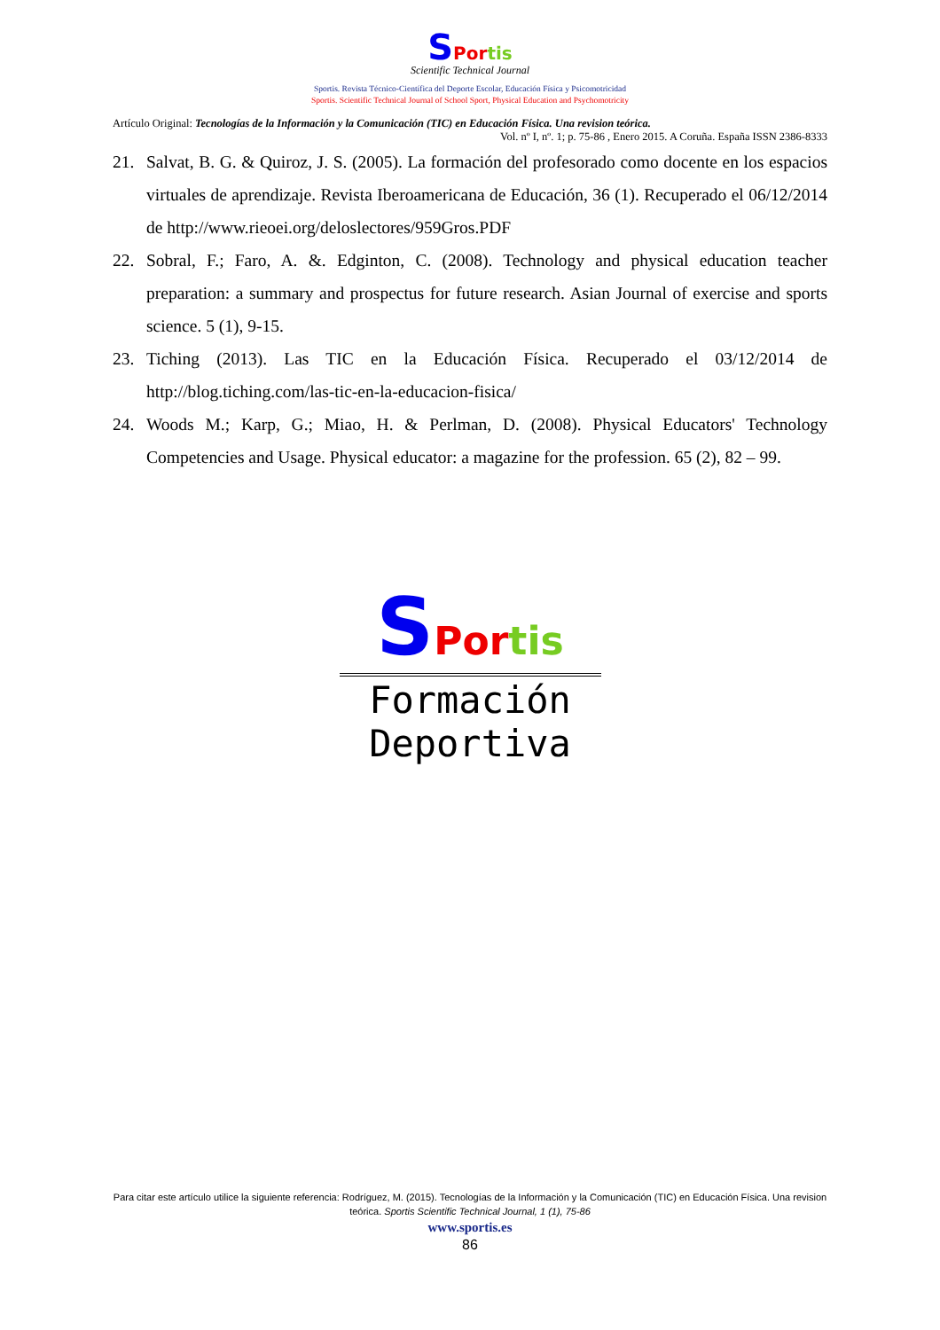SPortis
Scientific Technical Journal
Sportis. Revista Técnico-Científica del Deporte Escolar, Educación Física y Psicomotricidad
Sportis. Scientific Technical Journal of School Sport, Physical Education and Psychomotricity
Artículo Original: Tecnologías de la Información y la Comunicación (TIC) en Educación Física. Una revision teórica.
Vol. nº I, nº. 1; p. 75-86 , Enero 2015. A Coruña. España ISSN 2386-8333
21. Salvat, B. G. & Quiroz, J. S. (2005). La formación del profesorado como docente en los espacios virtuales de aprendizaje. Revista Iberoamericana de Educación, 36 (1). Recuperado el 06/12/2014 de http://www.rieoei.org/deloslectores/959Gros.PDF
22. Sobral, F.; Faro, A. &. Edginton, C. (2008). Technology and physical education teacher preparation: a summary and prospectus for future research. Asian Journal of exercise and sports science. 5 (1), 9-15.
23. Tiching (2013). Las TIC en la Educación Física. Recuperado el 03/12/2014 de http://blog.tiching.com/las-tic-en-la-educacion-fisica/
24. Woods M.; Karp, G.; Miao, H. & Perlman, D. (2008). Physical Educators' Technology Competencies and Usage. Physical educator: a magazine for the profession. 65 (2), 82 – 99.
SPortis
Formación Deportiva
Para citar este artículo utilice la siguiente referencia: Rodríguez, M. (2015). Tecnologías de la Información y la Comunicación (TIC) en Educación Física. Una revision teórica. Sportis Scientific Technical Journal, 1 (1), 75-86
www.sportis.es
86